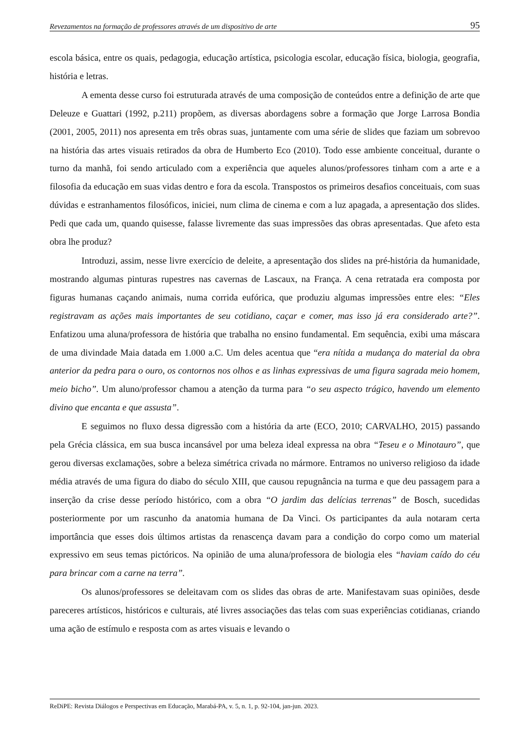Revezamentos na formação de professores através de um dispositivo de arte 95
escola básica, entre os quais, pedagogia, educação artística, psicologia escolar, educação física, biologia, geografia, história e letras.
A ementa desse curso foi estruturada através de uma composição de conteúdos entre a definição de arte que Deleuze e Guattari (1992, p.211) propõem, as diversas abordagens sobre a formação que Jorge Larrosa Bondia (2001, 2005, 2011) nos apresenta em três obras suas, juntamente com uma série de slides que faziam um sobrevoo na história das artes visuais retirados da obra de Humberto Eco (2010). Todo esse ambiente conceitual, durante o turno da manhã, foi sendo articulado com a experiência que aqueles alunos/professores tinham com a arte e a filosofia da educação em suas vidas dentro e fora da escola. Transpostos os primeiros desafios conceituais, com suas dúvidas e estranhamentos filosóficos, iniciei, num clima de cinema e com a luz apagada, a apresentação dos slides. Pedi que cada um, quando quisesse, falasse livremente das suas impressões das obras apresentadas. Que afeto esta obra lhe produz?
Introduzi, assim, nesse livre exercício de deleite, a apresentação dos slides na pré-história da humanidade, mostrando algumas pinturas rupestres nas cavernas de Lascaux, na França. A cena retratada era composta por figuras humanas caçando animais, numa corrida eufórica, que produziu algumas impressões entre eles: “Eles registravam as ações mais importantes de seu cotidiano, caçar e comer, mas isso já era considerado arte?”. Enfatizou uma aluna/professora de história que trabalha no ensino fundamental. Em sequência, exibi uma máscara de uma divindade Maia datada em 1.000 a.C. Um deles acentua que “era nítida a mudança do material da obra anterior da pedra para o ouro, os contornos nos olhos e as linhas expressivas de uma figura sagrada meio homem, meio bicho”. Um aluno/professor chamou a atenção da turma para “o seu aspecto trágico, havendo um elemento divino que encanta e que assusta”.
E seguimos no fluxo dessa digressão com a história da arte (ECO, 2010; CARVALHO, 2015) passando pela Grécia clássica, em sua busca incansável por uma beleza ideal expressa na obra “Teseu e o Minotauro”, que gerou diversas exclamações, sobre a beleza simétrica crivada no mármore. Entramos no universo religioso da idade média através de uma figura do diabo do século XIII, que causou repugnância na turma e que deu passagem para a inserção da crise desse período histórico, com a obra “O jardim das delícias terrenas” de Bosch, sucedidas posteriormente por um rascunho da anatomia humana de Da Vinci. Os participantes da aula notaram certa importância que esses dois últimos artistas da renascença davam para a condição do corpo como um material expressivo em seus temas pictóricos. Na opinião de uma aluna/professora de biologia eles “haviam caído do céu para brincar com a carne na terra”.
Os alunos/professores se deleitavam com os slides das obras de arte. Manifestavam suas opiniões, desde pareceres artísticos, históricos e culturais, até livres associações das telas com suas experiências cotidianas, criando uma ação de estímulo e resposta com as artes visuais e levando o
ReDiPE: Revista Diálogos e Perspectivas em Educação, Marabá-PA, v. 5, n. 1, p. 92-104, jan-jun. 2023.